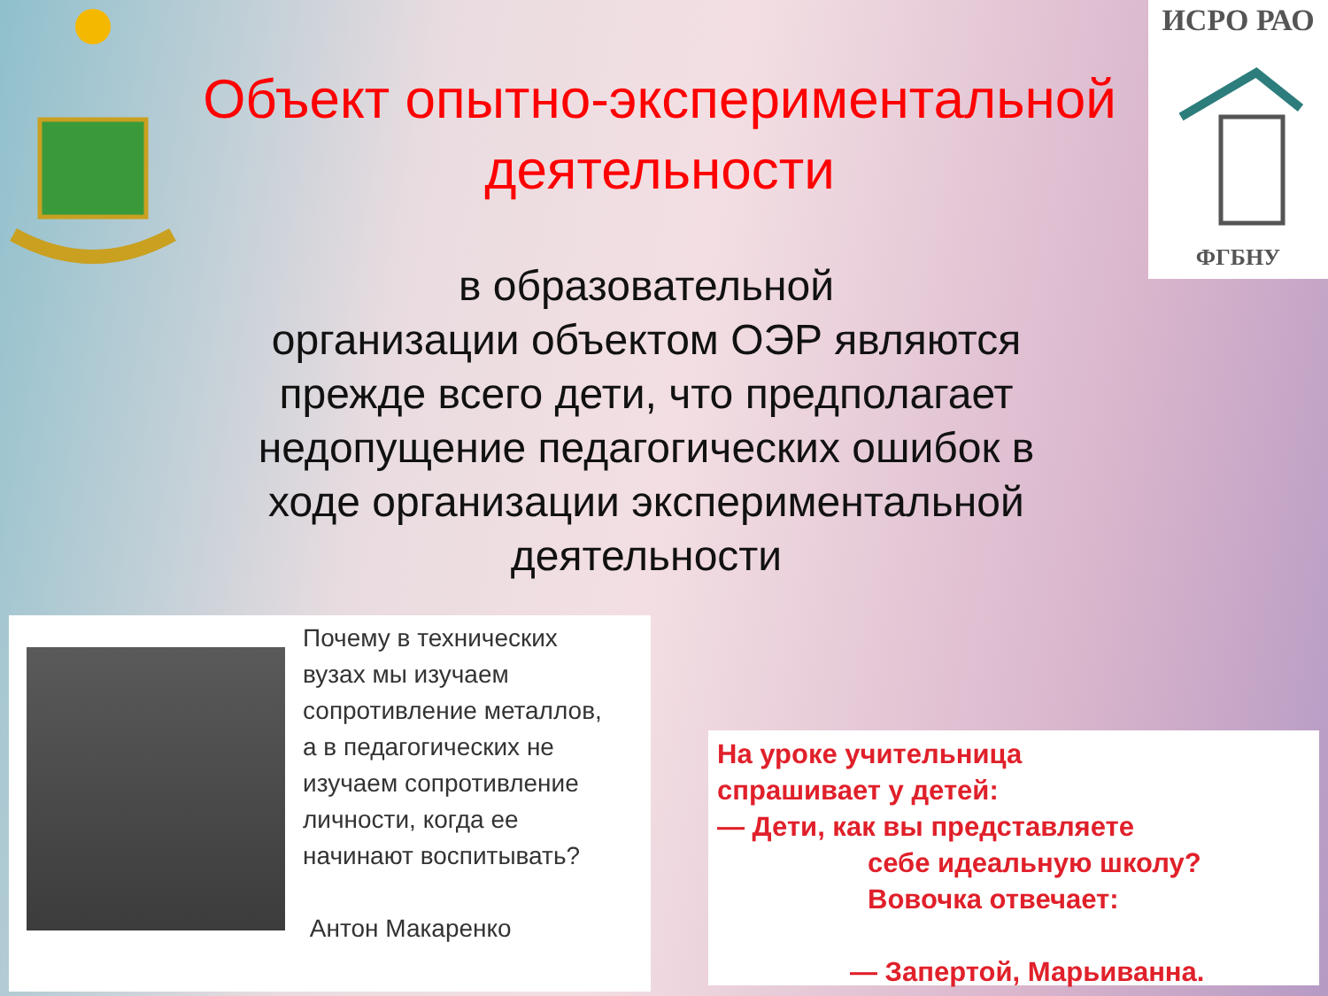ИСРО РАО
ФГБНУ
Объект опытно-экспериментальной деятельности
в образовательной
организации объектом ОЭР являются прежде всего дети, что предполагает недопущение педагогических ошибок в ходе организации экспериментальной деятельности
Почему в технических
вузах мы изучаем
сопротивление металлов,
а в педагогических не
изучаем сопротивление
личности, когда ее
начинают воспитывать?
Антон Макаренко
На уроке учительница
спрашивает у детей:
— Дети, как вы представляете
себе идеальную школу?
Вовочка отвечает:
— Запертой, Марьиванна.